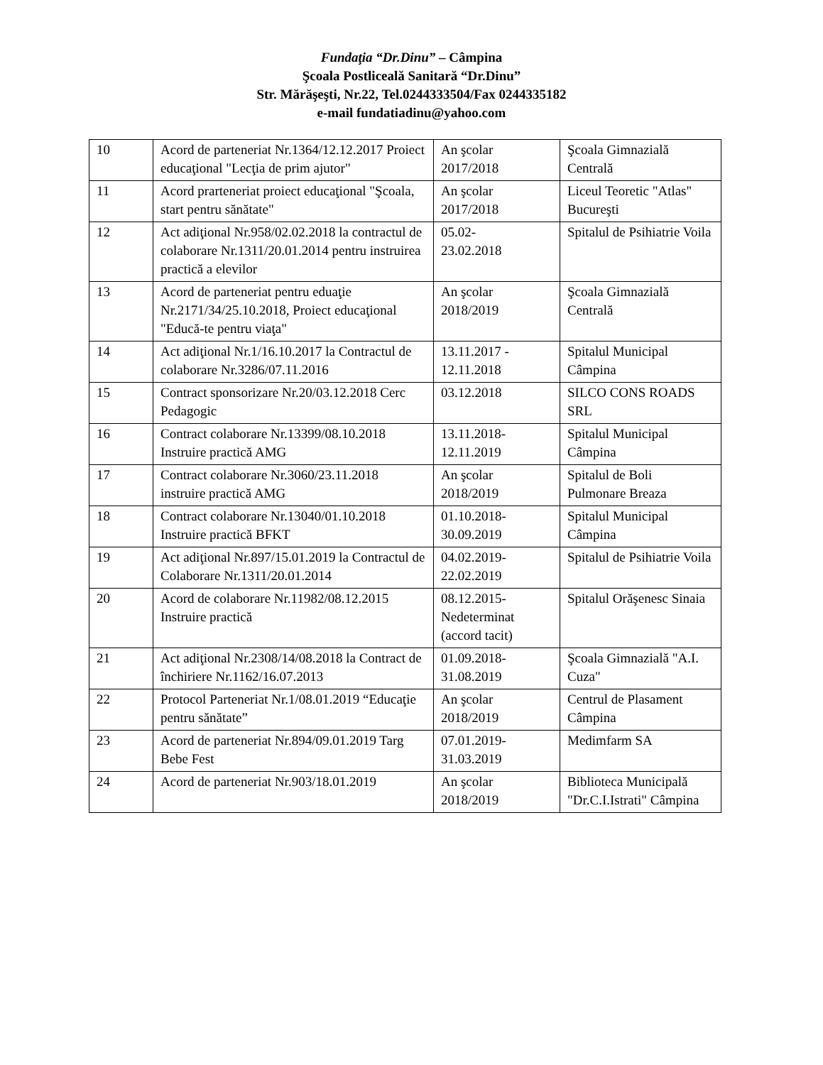Fundaţia “Dr.Dinu” – Câmpina
Şcoala Postliceală Sanitară “Dr.Dinu”
Str. Mărăşeşti, Nr.22, Tel.0244333504/Fax 0244335182
e-mail fundatiadinu@yahoo.com
| 10 | Acord de parteneriat Nr.1364/12.12.2017 Proiect educaţional "Lecţia de prim ajutor" | An şcolar 2017/2018 | Şcoala Gimnazială Centrală |
| 11 | Acord prarteneriat proiect educaţional "Şcoala, start pentru sănătate" | An şcolar 2017/2018 | Liceul Teoretic "Atlas" Bucureşti |
| 12 | Act adiţional Nr.958/02.02.2018 la contractul de colaborare Nr.1311/20.01.2014 pentru instruirea practică a elevilor | 05.02- 23.02.2018 | Spitalul de Psihiatrie Voila |
| 13 | Acord de parteneriat pentru eduaţie Nr.2171/34/25.10.2018, Proiect educaţional "Educă-te pentru viaţa" | An şcolar 2018/2019 | Şcoala Gimnazială Centrală |
| 14 | Act adiţional Nr.1/16.10.2017 la Contractul de colaborare Nr.3286/07.11.2016 | 13.11.2017 - 12.11.2018 | Spitalul Municipal Câmpina |
| 15 | Contract sponsorizare Nr.20/03.12.2018 Cerc Pedagogic | 03.12.2018 | SILCO CONS ROADS SRL |
| 16 | Contract colaborare Nr.13399/08.10.2018 Instruire practică AMG | 13.11.2018- 12.11.2019 | Spitalul Municipal Câmpina |
| 17 | Contract colaborare Nr.3060/23.11.2018 instruire practică AMG | An şcolar 2018/2019 | Spitalul de Boli Pulmonare Breaza |
| 18 | Contract colaborare Nr.13040/01.10.2018 Instruire practică BFKT | 01.10.2018- 30.09.2019 | Spitalul Municipal Câmpina |
| 19 | Act adiţional Nr.897/15.01.2019 la Contractul de Colaborare Nr.1311/20.01.2014 | 04.02.2019- 22.02.2019 | Spitalul de Psihiatrie Voila |
| 20 | Acord de colaborare Nr.11982/08.12.2015 Instruire practică | 08.12.2015- Nedeterminat (accord tacit) | Spitalul Orăşenesc Sinaia |
| 21 | Act adiţional Nr.2308/14/08.2018 la Contract de închiriere Nr.1162/16.07.2013 | 01.09.2018- 31.08.2019 | Şcoala Gimnazială "A.I. Cuza" |
| 22 | Protocol Parteneriat Nr.1/08.01.2019 “Educaţie pentru sănătate” | An şcolar 2018/2019 | Centrul de Plasament Câmpina |
| 23 | Acord de parteneriat Nr.894/09.01.2019 Targ Bebe Fest | 07.01.2019- 31.03.2019 | Medimfarm SA |
| 24 | Acord de parteneriat Nr.903/18.01.2019 | An şcolar 2018/2019 | Biblioteca Municipală "Dr.C.I.Istrati" Câmpina |